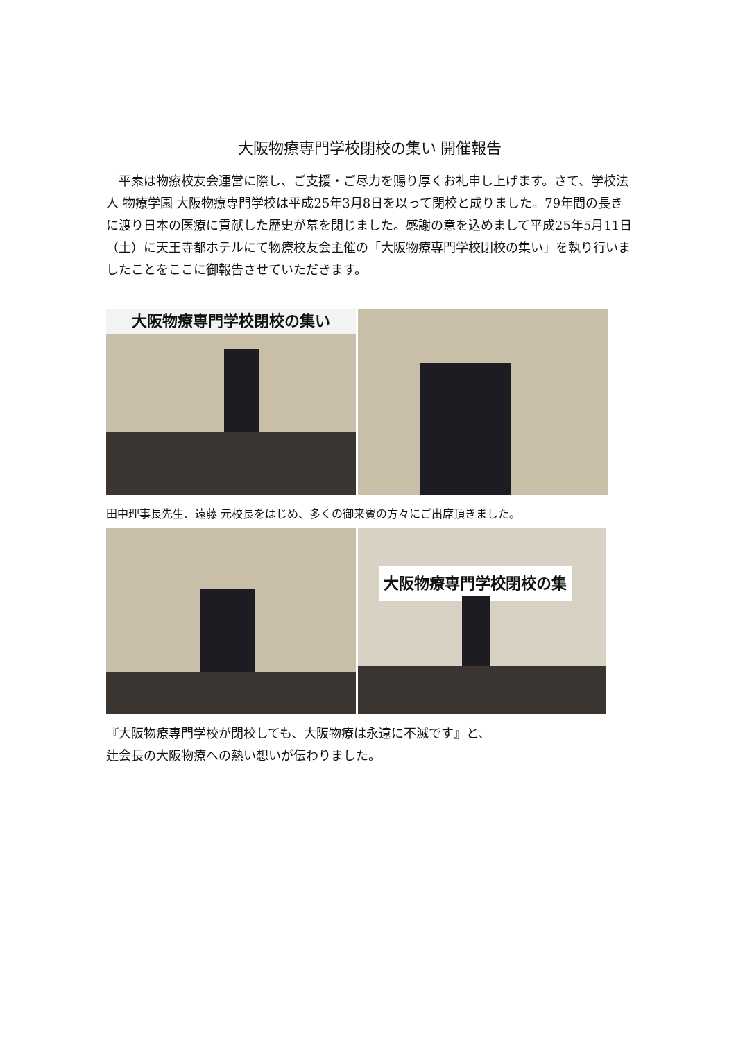大阪物療専門学校閉校の集い 開催報告
　平素は物療校友会運営に際し、ご支援・ご尽力を賜り厚くお礼申し上げます。さて、学校法人 物療学園 大阪物療専門学校は平成25年3月8日を以って閉校と成りました。79年間の長きに渡り日本の医療に貢献した歴史が幕を閉じました。感謝の意を込めまして平成25年5月11日（土）に天王寺都ホテルにて物療校友会主催の「大阪物療専門学校閉校の集い」を執り行いましたことをここに御報告させていただきます。
大阪物療専門学校閉校の集い
田中理事長先生、遠藤 元校長をはじめ、多くの御来賓の方々にご出席頂きました。
大阪物療専門学校閉校の集い
『大阪物療専門学校が閉校しても、大阪物療は永遠に不滅です』と、
辻会長の大阪物療への熱い想いが伝わりました。